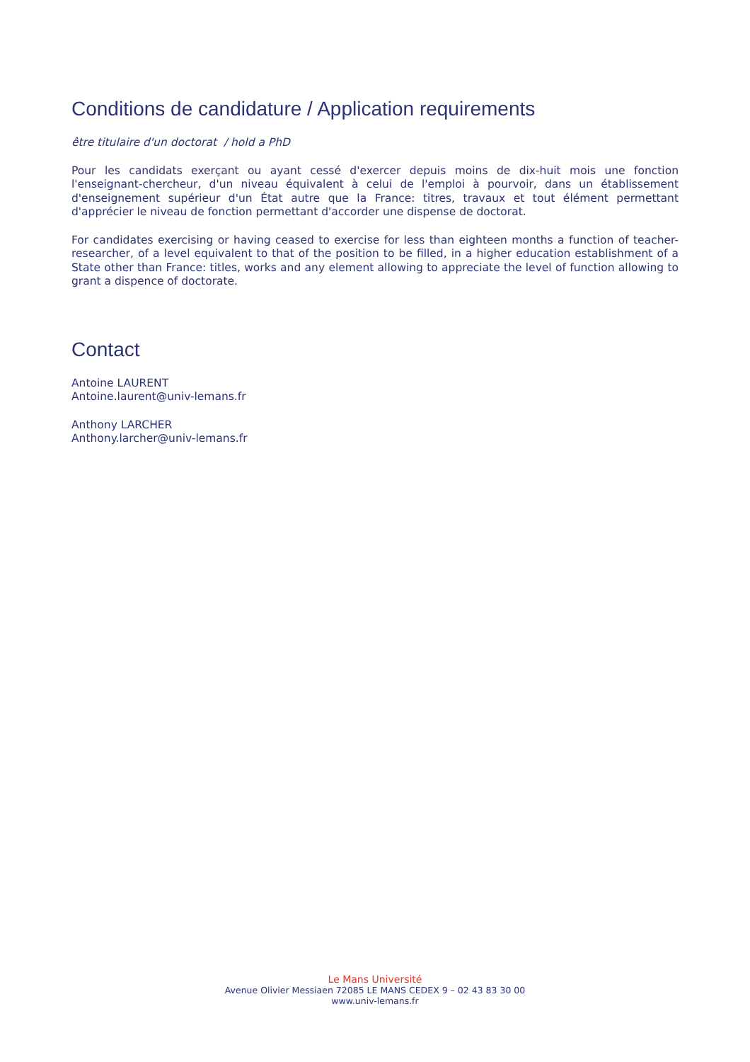Conditions de candidature / Application requirements
être titulaire d'un doctorat / hold a PhD
Pour les candidats exerçant ou ayant cessé d'exercer depuis moins de dix-huit mois une fonction l'enseignant-chercheur, d'un niveau équivalent à celui de l'emploi à pourvoir, dans un établissement d'enseignement supérieur d'un État autre que la France: titres, travaux et tout élément permettant d'apprécier le niveau de fonction permettant d'accorder une dispense de doctorat.
For candidates exercising or having ceased to exercise for less than eighteen months a function of teacher-researcher, of a level equivalent to that of the position to be filled, in a higher education establishment of a State other than France: titles, works and any element allowing to appreciate the level of function allowing to grant a dispence of doctorate.
Contact
Antoine LAURENT
Antoine.laurent@univ-lemans.fr
Anthony LARCHER
Anthony.larcher@univ-lemans.fr
Le Mans Université
Avenue Olivier Messiaen 72085 LE MANS CEDEX 9 – 02 43 83 30 00
www.univ-lemans.fr